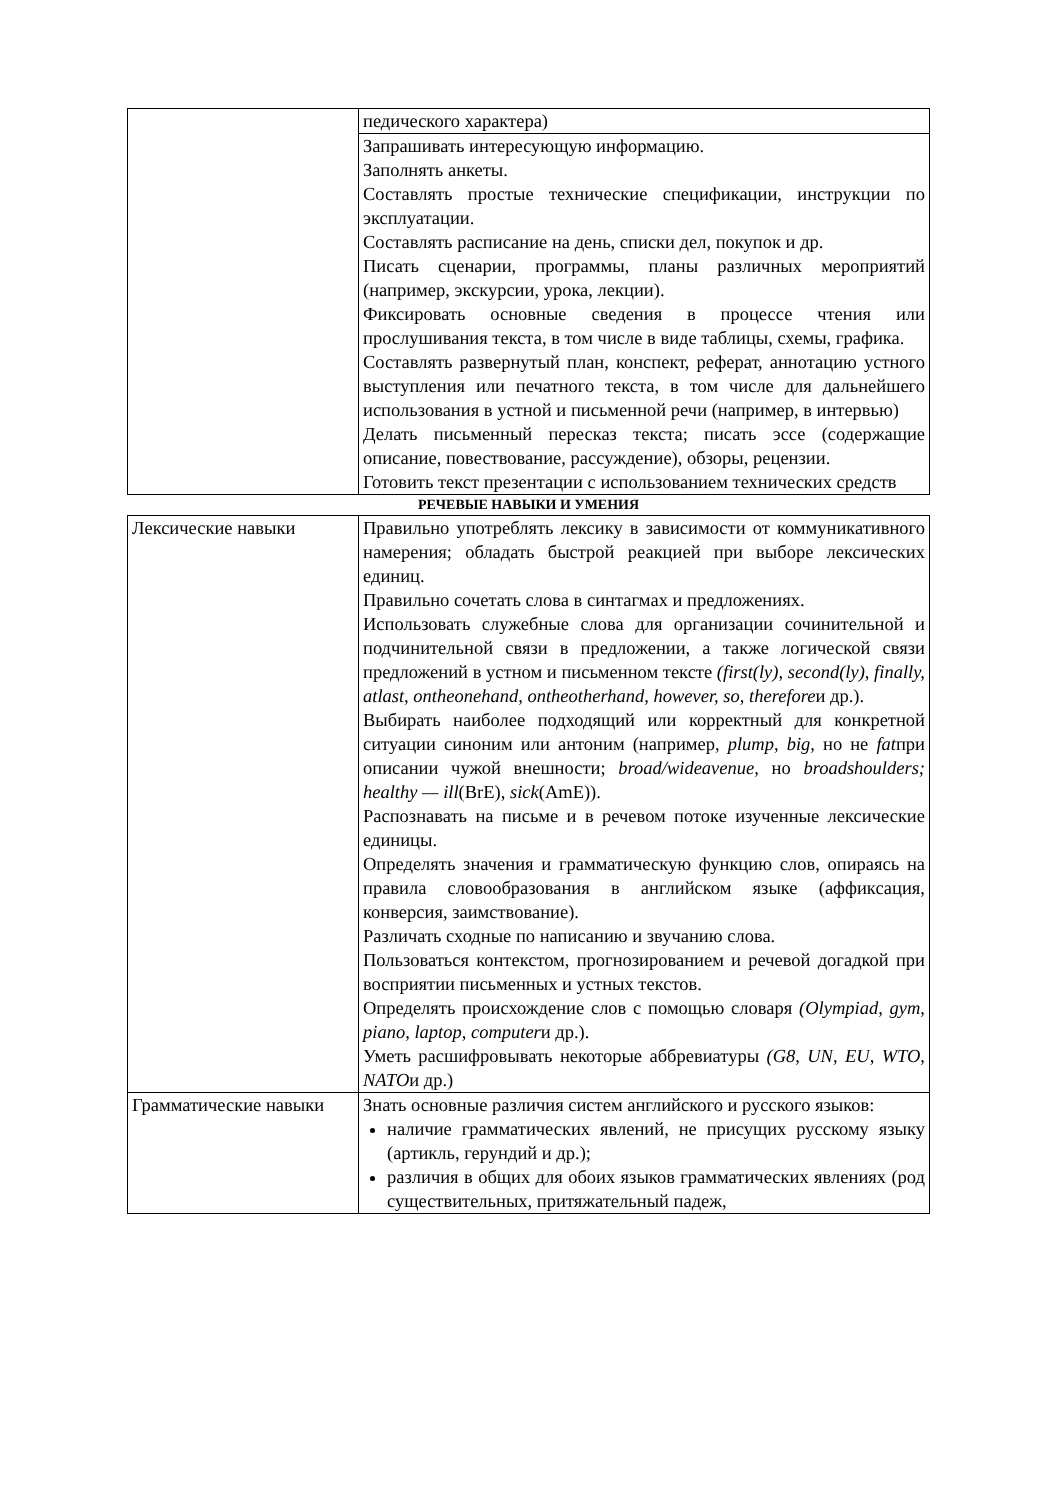| | педического характера) |
| | Запрашивать интересующую информацию. Заполнять анкеты. Составлять простые технические спецификации, инструкции по эксплуатации. Составлять расписание на день, списки дел, покупок и др. Писать сценарии, программы, планы различных мероприятий (например, экскурсии, урока, лекции). Фиксировать основные сведения в процессе чтения или прослушивания текста, в том числе в виде таблицы, схемы, графика. Составлять развернутый план, конспект, реферат, аннотацию устного выступления или печатного текста, в том числе для дальнейшего использования в устной и письменной речи (например, в интервью) Делать письменный пересказ текста; писать эссе (содержащие описание, повествование, рассуждение), обзоры, рецензии. Готовить текст презентации с использованием технических средств |
РЕЧЕВЫЕ НАВЫКИ И УМЕНИЯ
| Лексические навыки | Правильно употреблять лексику в зависимости от коммуникативного намерения; обладать быстрой реакцией при выборе лексических единиц. Правильно сочетать слова в синтагмах и предложениях. Использовать служебные слова для организации сочинительной и подчинительной связи в предложении, а также логической связи предложений в устном и письменном тексте (first(ly), second(ly), finally, atlast, ontheonehand, ontheotherhand, however, so, therefore и др.). Выбирать наиболее подходящий или корректный для конкретной ситуации синоним или антоним (например, plump, big, но не fat при описании чужой внешности; broad/wideavenue, но broadshoulders; healthy — ill (BrE), sick (AmE)). Распознавать на письме и в речевом потоке изученные лексические единицы. Определять значения и грамматическую функцию слов, опираясь на правила словообразования в английском языке (аффиксация, конверсия, заимствование). Различать сходные по написанию и звучанию слова. Пользоваться контекстом, прогнозированием и речевой догадкой при восприятии письменных и устных текстов. Определять происхождение слов с помощью словаря (Olympiad, gym, piano, laptop, computer и др.). Уметь расшифровывать некоторые аббревиатуры (G8, UN, EU, WTO, NATO и др.) |
| Грамматические навыки | Знать основные различия систем английского и русского языков: наличие грамматических явлений, не присущих русскому языку (артикль, герундий и др.); различия в общих для обоих языков грамматических явлениях (род существительных, притяжательный падеж, |